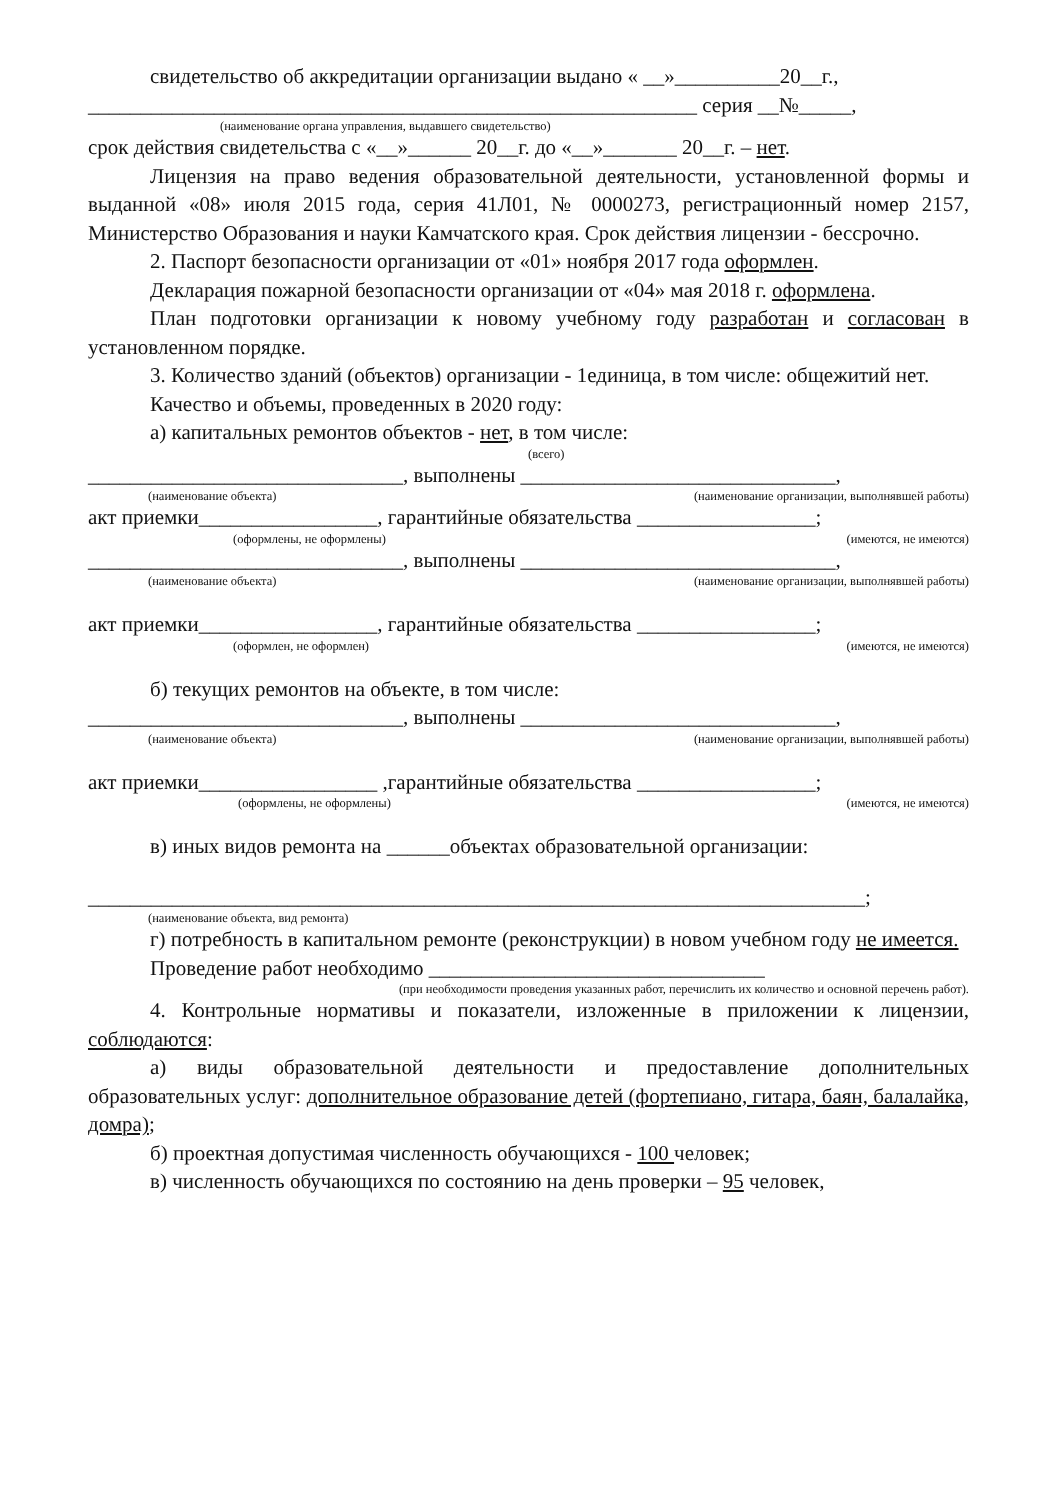свидетельство об аккредитации организации выдано « __»__________20__г.,
__________________________________________________________ серия __№_____,
(наименование органа управления, выдавшего свидетельство)
срок действия свидетельства с «__»______ 20__г. до «__»_______ 20__г. – нет.
Лицензия на право ведения образовательной деятельности, установленной формы и выданной «08» июля 2015 года, серия 41Л01, № 0000273, регистрационный номер 2157, Министерство Образования и науки Камчатского края. Срок действия лицензии - бессрочно.
2. Паспорт безопасности организации от «01» ноября 2017 года оформлен.
Декларация пожарной безопасности организации от «04» мая 2018 г. оформлена.
План подготовки организации к новому учебному году разработан и согласован в установленном порядке.
3. Количество зданий (объектов) организации - 1единица, в том числе: общежитий нет.
Качество и объемы, проведенных в 2020 году:
а) капитальных ремонтов объектов - нет, в том числе:
(всего)
______________________________, выполнены ______________________________,
(наименование объекта) (наименование организации, выполнявшей работы)
акт приемки_________________, гарантийные обязательства _________________;
(оформлены, не оформлены) (имеются, не имеются)
______________________________, выполнены ______________________________,
(наименование объекта) (наименование организации, выполнявшей работы)
акт приемки_________________, гарантийные обязательства _________________;
(оформлен, не оформлен) (имеются, не имеются)
б) текущих ремонтов на объекте, в том числе:
______________________________, выполнены ______________________________,
(наименование объекта) (наименование организации, выполнявшей работы)
акт приемки_________________ ,гарантийные обязательства _________________;
(оформлены, не оформлены) (имеются, не имеются)
в) иных видов ремонта на ______объектах образовательной организации:
__________________________________________________________________________;
(наименование объекта, вид ремонта)
г) потребность в капитальном ремонте (реконструкции) в новом учебном году не имеется.
Проведение работ необходимо ________________________________
(при необходимости проведения указанных работ, перечислить их количество и основной перечень работ).
4. Контрольные нормативы и показатели, изложенные в приложении к лицензии, соблюдаются:
а) виды образовательной деятельности и предоставление дополнительных образовательных услуг: дополнительное образование детей (фортепиано, гитара, баян, балалайка, домра);
б) проектная допустимая численность обучающихся - 100 человек;
в) численность обучающихся по состоянию на день проверки – 95 человек,